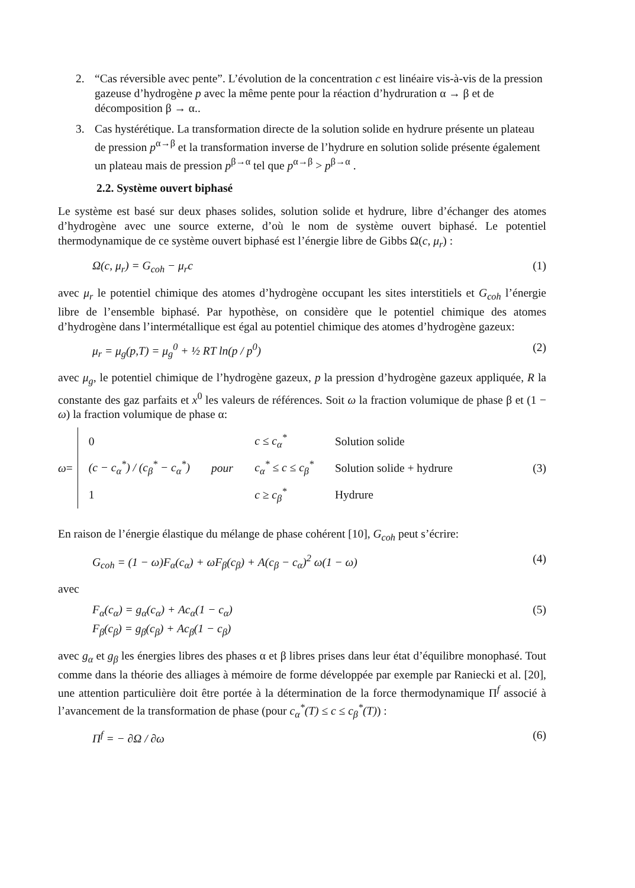2. “Cas réversible avec pente”. L’évolution de la concentration c est linéaire vis-à-vis de la pression gazeuse d’hydrogène p avec la même pente pour la réaction d’hydruration α → β et de décomposition β → α..
3. Cas hystérétique. La transformation directe de la solution solide en hydrure présente un plateau de pression p<sup>α→β</sup> et la transformation inverse de l’hydrure en solution solide présente également un plateau mais de pression p<sup>β→α</sup> tel que p<sup>α→β</sup> > p<sup>β→α</sup> .
2.2. Système ouvert biphasé
Le système est basé sur deux phases solides, solution solide et hydrure, libre d’échanger des atomes d’hydrogène avec une source externe, d’où le nom de système ouvert biphasé. Le potentiel thermodynamique de ce système ouvert biphasé est l’énergie libre de Gibbs Ω(c, μ<sub>r</sub>) :
Ω(c, μ<sub>r</sub>) = G<sub>coh</sub> − μ<sub>r</sub>c (1)
avec μ<sub>r</sub> le potentiel chimique des atomes d’hydrogène occupant les sites interstitiels et G<sub>coh</sub> l’énergie libre de l’ensemble biphasé. Par hypothèse, on considère que le potentiel chimique des atomes d’hydrogène dans l’intermétallique est égal au potentiel chimique des atomes d’hydrogène gazeux:
μ<sub>r</sub> = μ<sub>g</sub>(p,T) = μ<sub>g</sub><sup>0</sup> + ½ RT ln(p / p<sup>0</sup>) (2)
avec μ<sub>g</sub>, le potentiel chimique de l’hydrogène gazeux, p la pression d’hydrogène gazeux appliquée, R la constante des gaz parfaits et x<sup>0</sup> les valeurs de références. Soit ω la fraction volumique de phase β et (1 − ω) la fraction volumique de phase α:
ω =
| 0 | | c ≤ c<sub>α</sub><sup>*</sup> | Solution solide |
| (c − c<sub>α</sub><sup>*</sup>) / (c<sub>β</sub><sup>*</sup> − c<sub>α</sub><sup>*</sup>) | pour | c<sub>α</sub><sup>*</sup> ≤ c ≤ c<sub>β</sub><sup>*</sup> | Solution solide + hydrure |
| 1 | | c ≥ c<sub>β</sub><sup>*</sup> | Hydrure |
(3)
En raison de l’énergie élastique du mélange de phase cohérent [10], G<sub>coh</sub> peut s’écrire:
G<sub>coh</sub> = (1 − ω)F<sub>α</sub>(c<sub>α</sub>) + ωF<sub>β</sub>(c<sub>β</sub>) + A(c<sub>β</sub> − c<sub>α</sub>)<sup>2</sup> ω(1 − ω) (4)
avec
F<sub>α</sub>(c<sub>α</sub>) = g<sub>α</sub>(c<sub>α</sub>) + Ac<sub>α</sub>(1 − c<sub>α</sub>)
F<sub>β</sub>(c<sub>β</sub>) = g<sub>β</sub>(c<sub>β</sub>) + Ac<sub>β</sub>(1 − c<sub>β</sub>) (5)
avec g<sub>α</sub> et g<sub>β</sub> les énergies libres des phases α et β libres prises dans leur état d’équilibre monophasé. Tout comme dans la théorie des alliages à mémoire de forme développée par exemple par Raniecki et al. [20], une attention particulière doit être portée à la détermination de la force thermodynamique Π<sup>f</sup> associé à l’avancement de la transformation de phase (pour c<sub>α</sub><sup>*</sup>(T) ≤ c ≤ c<sub>β</sub><sup>*</sup>(T)) :
Π<sup>f</sup> = − ∂Ω / ∂ω (6)